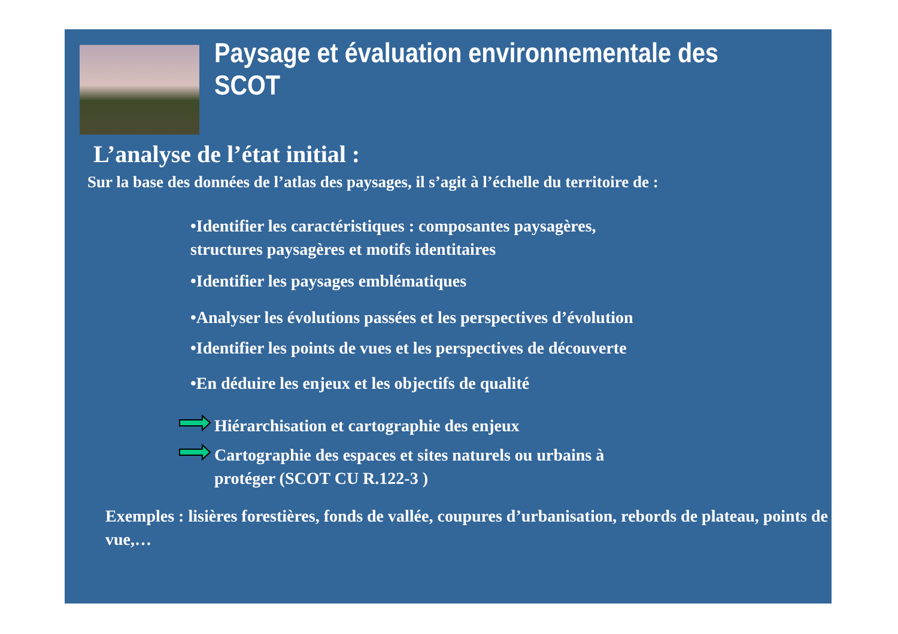Paysage et évaluation environnementale des SCOT
L’analyse de l’état initial :
Sur la base des données de l’atlas des paysages, il s’agit à l’échelle du territoire de :
•Identifier les caractéristiques : composantes paysagères,
structures paysagères et motifs identitaires
•Identifier les paysages emblématiques
•Analyser les évolutions passées et les perspectives d’évolution
•Identifier les points de vues et les perspectives de découverte
•En déduire les enjeux et les objectifs de qualité
Hiérarchisation et cartographie des enjeux
Cartographie des espaces et sites naturels ou urbains à
protéger (SCOT CU R.122-3 )
Exemples : lisières forestières, fonds de vallée, coupures d’urbanisation, rebords de plateau, points de vue,…